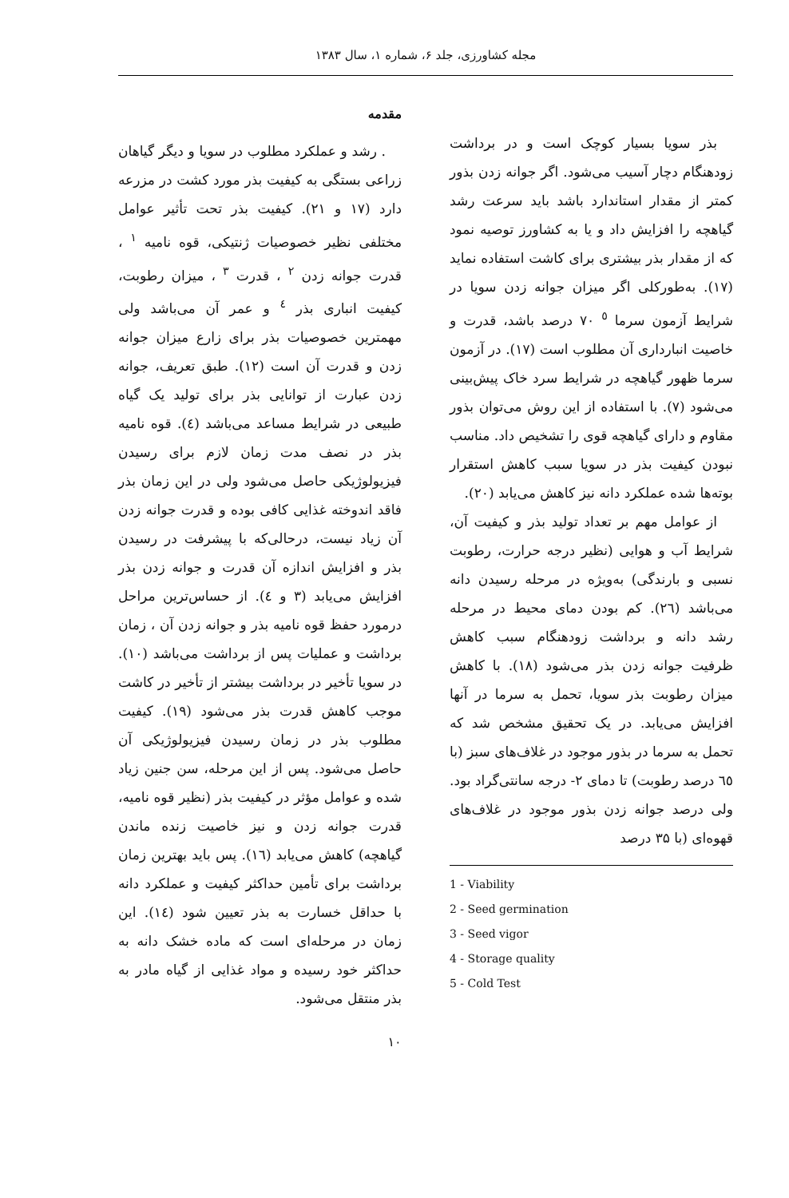مجله کشاورزی، جلد ۶، شماره ۱، سال ۱۳۸۳
مقدمه
. رشد و عملکرد مطلوب در سویا و دیگر گیاهان زراعی بستگی به کیفیت بذر مورد کشت در مزرعه دارد (۱۷ و ۲۱). کیفیت بذر تحت تأثیر عوامل مختلفی نظیر خصوصیات ژنتیکی، قوه نامیه <sup>۱</sup> ، قدرت جوانه زدن <sup>۲</sup> ، قدرت <sup>۳</sup> ، میزان رطوبت، کیفیت انباری بذر <sup>٤</sup> و عمر آن می‌باشد ولی مهمترین خصوصیات بذر برای زارع میزان جوانه زدن و قدرت آن است (۱۲). طبق تعریف، جوانه زدن عبارت از توانایی بذر برای تولید یک گیاه طبیعی در شرایط مساعد می‌باشد (٤). قوه نامیه بذر در نصف مدت زمان لازم برای رسیدن فیزیولوژیکی حاصل می‌شود ولی در این زمان بذر فاقد اندوخته غذایی کافی بوده و قدرت جوانه زدن آن زیاد نیست، درحالی‌که با پیشرفت در رسیدن بذر و افزایش اندازه آن قدرت و جوانه زدن بذر افزایش می‌یابد (۳ و ٤). از حساس‌ترین مراحل درمورد حفظ قوه نامیه بذر و جوانه زدن آن ، زمان برداشت و عملیات پس از برداشت می‌باشد (۱۰). در سویا تأخیر در برداشت بیشتر از تأخیر در کاشت موجب کاهش قدرت بذر می‌شود (۱۹). کیفیت مطلوب بذر در زمان رسیدن فیزیولوژیکی آن حاصل می‌شود. پس از این مرحله، سن جنین زیاد شده و عوامل مؤثر در کیفیت بذر (نظیر قوه نامیه، قدرت جوانه زدن و نیز خاصیت زنده ماندن گیاهچه) کاهش می‌یابد (١٦). پس باید بهترین زمان برداشت برای تأمین حداکثر کیفیت و عملکرد دانه با حداقل خسارت به بذر تعیین شود (١٤). این زمان در مرحله‌ای است که ماده خشک دانه به حداکثر خود رسیده و مواد غذایی از گیاه مادر به بذر منتقل می‌شود.
بذر سویا بسیار کوچک است و در برداشت زودهنگام دچار آسیب می‌شود. اگر جوانه زدن بذور کمتر از مقدار استاندارد باشد باید سرعت رشد گیاهچه را افزایش داد و یا به کشاورز توصیه نمود که از مقدار بذر بیشتری برای کاشت استفاده نماید (۱۷). به‌طورکلی اگر میزان جوانه زدن سویا در شرایط آزمون سرما <sup>٥</sup> ۷۰ درصد باشد، قدرت و خاصیت انبارداری آن مطلوب است (۱۷). در آزمون سرما ظهور گیاهچه در شرایط سرد خاک پیش‌بینی می‌شود (۷). با استفاده از این روش می‌توان بذور مقاوم و دارای گیاهچه قوی را تشخیص داد. مناسب نبودن کیفیت بذر در سویا سبب کاهش استقرار بوته‌ها شده عملکرد دانه نیز کاهش می‌یابد (۲۰).
از عوامل مهم بر تعداد تولید بذر و کیفیت آن، شرایط آب و هوایی (نظیر درجه حرارت، رطوبت نسبی و بارندگی) به‌ویژه در مرحله رسیدن دانه می‌باشد (٢٦). کم بودن دمای محیط در مرحله رشد دانه و برداشت زودهنگام سبب کاهش ظرفیت جوانه زدن بذر می‌شود (۱۸). با کاهش میزان رطوبت بذر سویا، تحمل به سرما در آنها افزایش می‌یابد. در یک تحقیق مشخص شد که تحمل به سرما در بذور موجود در غلاف‌های سبز (با ٦٥ درصد رطوبت) تا دمای ۲- درجه سانتی‌گراد بود. ولی درصد جوانه زدن بذور موجود در غلاف‌های قهوه‌ای (با ۳۵ درصد
1 - Viability
2 - Seed germination
3 - Seed vigor
4 - Storage quality
5 - Cold Test
۱۰